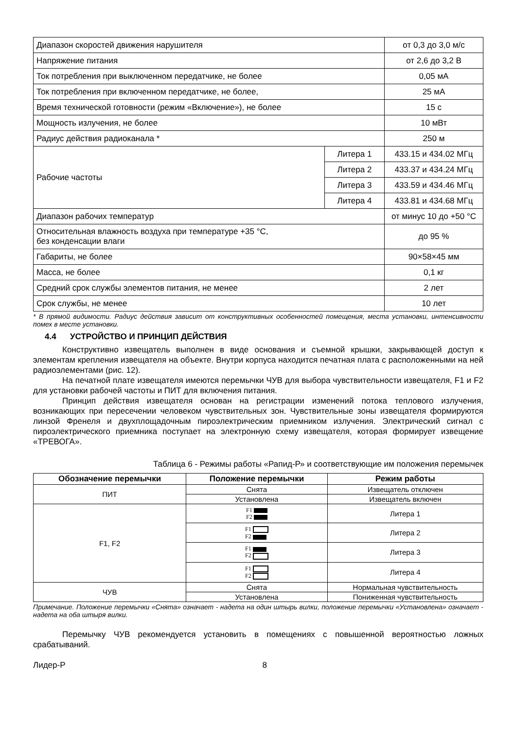| Диапазон скоростей движения нарушителя | | от 0,3 до 3,0 м/с |
| Напряжение питания | | от 2,6 до 3,2 В |
| Ток потребления при выключенном передатчике, не более | | 0,05 мА |
| Ток потребления при включенном передатчике, не более, | | 25 мА |
| Время технической готовности (режим «Включение»), не более | | 15 с |
| Мощность излучения, не более | | 10 мВт |
| Радиус действия радиоканала * | | 250 м |
| Рабочие частоты | Литера 1 | 433.15 и 434.02 МГц |
| | Литера 2 | 433.37 и 434.24 МГц |
| | Литера 3 | 433.59 и 434.46 МГц |
| | Литера 4 | 433.81 и 434.68 МГц |
| Диапазон рабочих температур | | от минус 10 до +50 °С |
| Относительная влажность воздуха при температуре +35 °С, без конденсации влаги | | до 95 % |
| Габариты, не более | | 90×58×45 мм |
| Масса, не более | | 0,1 кг |
| Средний срок службы элементов питания, не менее | | 2 лет |
| Срок службы, не менее | | 10 лет |
* В прямой видимости. Радиус действия зависит от конструктивных особенностей помещения, места установки, интенсивности помех в месте установки.
4.4 УСТРОЙСТВО И ПРИНЦИП ДЕЙСТВИЯ
Конструктивно извещатель выполнен в виде основания и съемной крышки, закрывающей доступ к элементам крепления извещателя на объекте. Внутри корпуса находится печатная плата с расположенными на ней радиоэлементами (рис. 12).
На печатной плате извещателя имеются перемычки ЧУВ для выбора чувствительности извещателя, F1 и F2 для установки рабочей частоты и ПИТ для включения питания.
Принцип действия извещателя основан на регистрации изменений потока теплового излучения, возникающих при пересечении человеком чувствительных зон. Чувствительные зоны извещателя формируются линзой Френеля и двухплощадочным пироэлектрическим приемником излучения. Электрический сигнал с пироэлектрического приемника поступает на электронную схему извещателя, которая формирует извещение «ТРЕВОГА».
Таблица 6 - Режимы работы «Рапид-Р» и соответствующие им положения перемычек
| Обозначение перемычки | Положение перемычки | Режим работы |
| --- | --- | --- |
| ПИТ | Снята | Извещатель отключен |
| | Установлена | Извещатель включен |
| F1, F2 | F1 F2 | Литера 1 |
| | F1 F2 | Литера 2 |
| | F1 F2 | Литера 3 |
| | F1 F2 | Литера 4 |
| ЧУВ | Снята | Нормальная чувствительность |
| | Установлена | Пониженная чувствительность |
Примечание. Положение перемычки «Снята» означает - надета на один штырь вилки, положение перемычки «Установлена» означает - надета на оба штыря вилки.
Перемычку ЧУВ рекомендуется установить в помещениях с повышенной вероятностью ложных срабатываний.
Лидер-Р 8